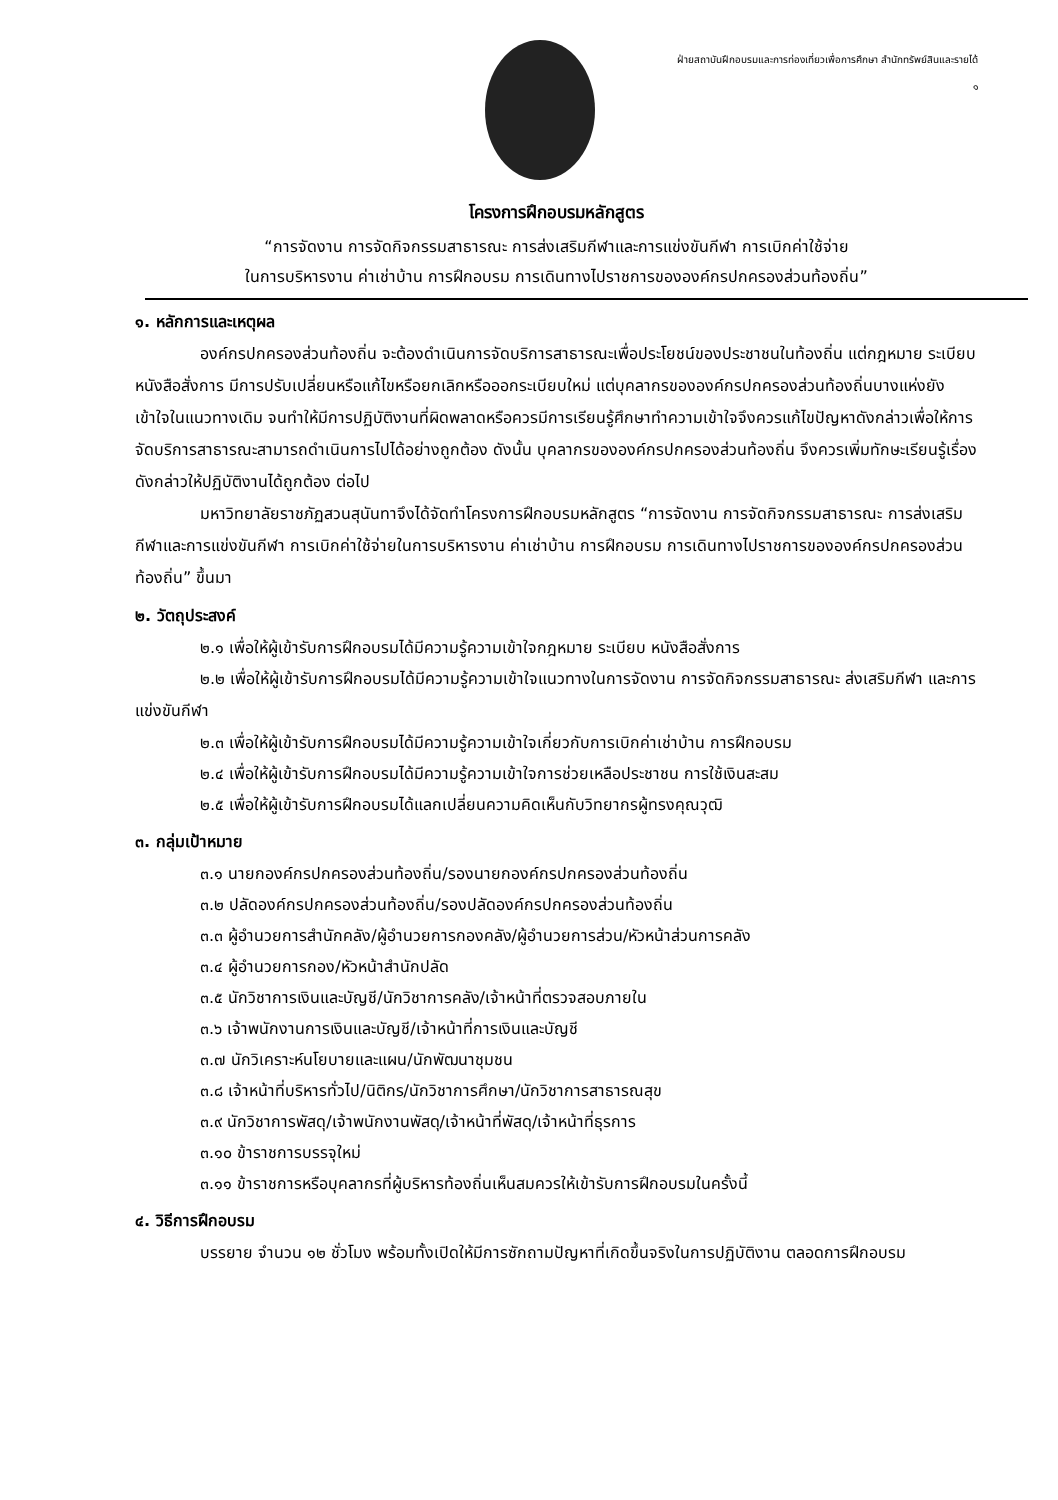ฝ่ายสถาบันฝึกอบรมและการท่องเที่ยวเพื่อการศึกษา สำนักทรัพย์สินและรายได้
๑
โครงการฝึกอบรมหลักสูตร
“การจัดงาน การจัดกิจกรรมสาธารณะ การส่งเสริมกีฬาและการแข่งขันกีฬา การเบิกค่าใช้จ่าย
ในการบริหารงาน ค่าเช่าบ้าน การฝึกอบรม การเดินทางไปราชการขององค์กรปกครองส่วนท้องถิ่น”
๑. หลักการและเหตุผล
องค์กรปกครองส่วนท้องถิ่น จะต้องดำเนินการจัดบริการสาธารณะเพื่อประโยชน์ของประชาชนในท้องถิ่น แต่กฎหมาย ระเบียบ หนังสือสั่งการ มีการปรับเปลี่ยนหรือแก้ไขหรือยกเลิกหรือออกระเบียบใหม่ แต่บุคลากรขององค์กรปกครองส่วนท้องถิ่นบางแห่งยังเข้าใจในแนวทางเดิม จนทำให้มีการปฏิบัติงานที่ผิดพลาดหรือควรมีการเรียนรู้ศึกษาทำความเข้าใจจึงควรแก้ไขปัญหาดังกล่าวเพื่อให้การจัดบริการสาธารณะสามารถดำเนินการไปได้อย่างถูกต้อง ดังนั้น บุคลากรขององค์กรปกครองส่วนท้องถิ่น จึงควรเพิ่มทักษะเรียนรู้เรื่องดังกล่าวให้ปฏิบัติงานได้ถูกต้อง ต่อไป
มหาวิทยาลัยราชภัฏสวนสุนันทาจึงได้จัดทำโครงการฝึกอบรมหลักสูตร “การจัดงาน การจัดกิจกรรมสาธารณะ การส่งเสริมกีฬาและการแข่งขันกีฬา การเบิกค่าใช้จ่ายในการบริหารงาน ค่าเช่าบ้าน การฝึกอบรม การเดินทางไปราชการขององค์กรปกครองส่วนท้องถิ่น” ขึ้นมา
๒. วัตถุประสงค์
๒.๑ เพื่อให้ผู้เข้ารับการฝึกอบรมได้มีความรู้ความเข้าใจกฎหมาย ระเบียบ หนังสือสั่งการ
๒.๒ เพื่อให้ผู้เข้ารับการฝึกอบรมได้มีความรู้ความเข้าใจแนวทางในการจัดงาน การจัดกิจกรรมสาธารณะ ส่งเสริมกีฬา และการแข่งขันกีฬา
๒.๓ เพื่อให้ผู้เข้ารับการฝึกอบรมได้มีความรู้ความเข้าใจเกี่ยวกับการเบิกค่าเช่าบ้าน การฝึกอบรม
๒.๔ เพื่อให้ผู้เข้ารับการฝึกอบรมได้มีความรู้ความเข้าใจการช่วยเหลือประชาชน การใช้เงินสะสม
๒.๕ เพื่อให้ผู้เข้ารับการฝึกอบรมได้แลกเปลี่ยนความคิดเห็นกับวิทยากรผู้ทรงคุณวุฒิ
๓. กลุ่มเป้าหมาย
๓.๑ นายกองค์กรปกครองส่วนท้องถิ่น/รองนายกองค์กรปกครองส่วนท้องถิ่น
๓.๒ ปลัดองค์กรปกครองส่วนท้องถิ่น/รองปลัดองค์กรปกครองส่วนท้องถิ่น
๓.๓ ผู้อำนวยการสำนักคลัง/ผู้อำนวยการกองคลัง/ผู้อำนวยการส่วน/หัวหน้าส่วนการคลัง
๓.๔ ผู้อำนวยการกอง/หัวหน้าสำนักปลัด
๓.๕ นักวิชาการเงินและบัญชี/นักวิชาการคลัง/เจ้าหน้าที่ตรวจสอบภายใน
๓.๖ เจ้าพนักงานการเงินและบัญชี/เจ้าหน้าที่การเงินและบัญชี
๓.๗ นักวิเคราะห์นโยบายและแผน/นักพัฒนาชุมชน
๓.๘ เจ้าหน้าที่บริหารทั่วไป/นิติกร/นักวิชาการศึกษา/นักวิชาการสาธารณสุข
๓.๙ นักวิชาการพัสดุ/เจ้าพนักงานพัสดุ/เจ้าหน้าที่พัสดุ/เจ้าหน้าที่ธุรการ
๓.๑๐ ข้าราชการบรรจุใหม่
๓.๑๑ ข้าราชการหรือบุคลากรที่ผู้บริหารท้องถิ่นเห็นสมควรให้เข้ารับการฝึกอบรมในครั้งนี้
๔. วิธีการฝึกอบรม
บรรยาย จำนวน ๑๒ ชั่วโมง พร้อมทั้งเปิดให้มีการซักถามปัญหาที่เกิดขึ้นจริงในการปฏิบัติงาน ตลอดการฝึกอบรม